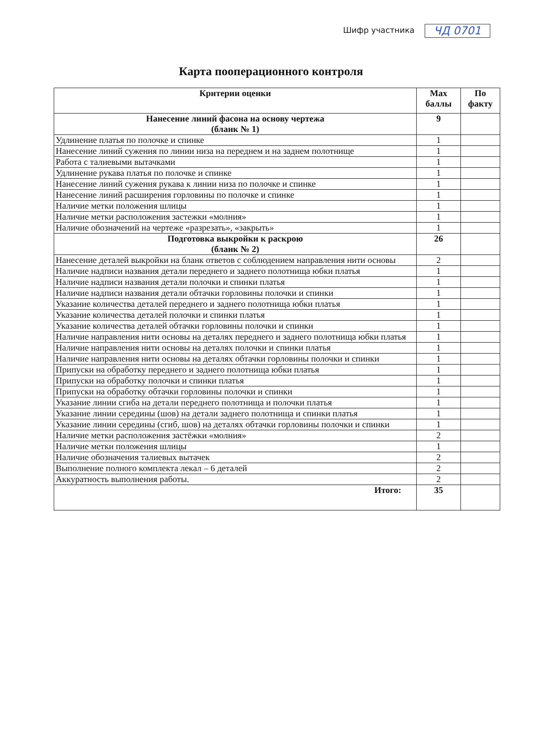Шифр участника ЧД 0701
Карта пооперационного контроля
| Критерии оценки | Max баллы | По факту |
| --- | --- | --- |
| Нанесение линий фасона на основу чертежа (бланк № 1) | 9 | |
| Удлинение платья по полочке и спинке | 1 | |
| Нанесение линий сужения по линии низа на переднем и на заднем полотнище | 1 | |
| Работа с талиевыми вытачками | 1 | |
| Удлинение рукава платья по полочке и спинке | 1 | |
| Нанесение линий сужения рукава к линии низа по полочке и спинке | 1 | |
| Нанесение линий расширения горловины по полочке и спинке | 1 | |
| Наличие метки положения шлицы | 1 | |
| Наличие метки расположения застежки «молния» | 1 | |
| Наличие обозначений на чертеже «разрезать», «закрыть» | 1 | |
| Подготовка выкройки к раскрою (бланк № 2) | 26 | |
| Нанесение деталей выкройки на бланк ответов с соблюдением направления нити основы | 2 | |
| Наличие надписи названия детали переднего и заднего полотнища юбки платья | 1 | |
| Наличие надписи названия детали полочки и спинки платья | 1 | |
| Наличие надписи названия детали обтачки горловины полочки и спинки | 1 | |
| Указание количества деталей переднего и заднего полотнища юбки платья | 1 | |
| Указание количества деталей полочки и спинки платья | 1 | |
| Указание количества деталей обтачки горловины полочки и спинки | 1 | |
| Наличие направления нити основы на деталях переднего и заднего полотнища юбки платья | 1 | |
| Наличие направления нити основы на деталях полочки и спинки платья | 1 | |
| Наличие направления нити основы на деталях обтачки горловины полочки и спинки | 1 | |
| Припуски на обработку переднего и заднего полотнища юбки платья | 1 | |
| Припуски на обработку полочки и спинки платья | 1 | |
| Припуски на обработку обтачки горловины полочки и спинки | 1 | |
| Указание линии сгиба на детали переднего полотнища и полочки платья | 1 | |
| Указание линии середины (шов) на детали заднего полотнища и спинки платья | 1 | |
| Указание линии середины (сгиб, шов) на деталях обтачки горловины полочки и спинки | 1 | |
| Наличие метки расположения застёжки «молния» | 2 | |
| Наличие метки положения шлицы | 1 | |
| Наличие обозначения талиевых вытачек | 2 | |
| Выполнение полного комплекта лекал – 6 деталей | 2 | |
| Аккуратность выполнения работы. | 2 | |
| Итого: | 35 | |